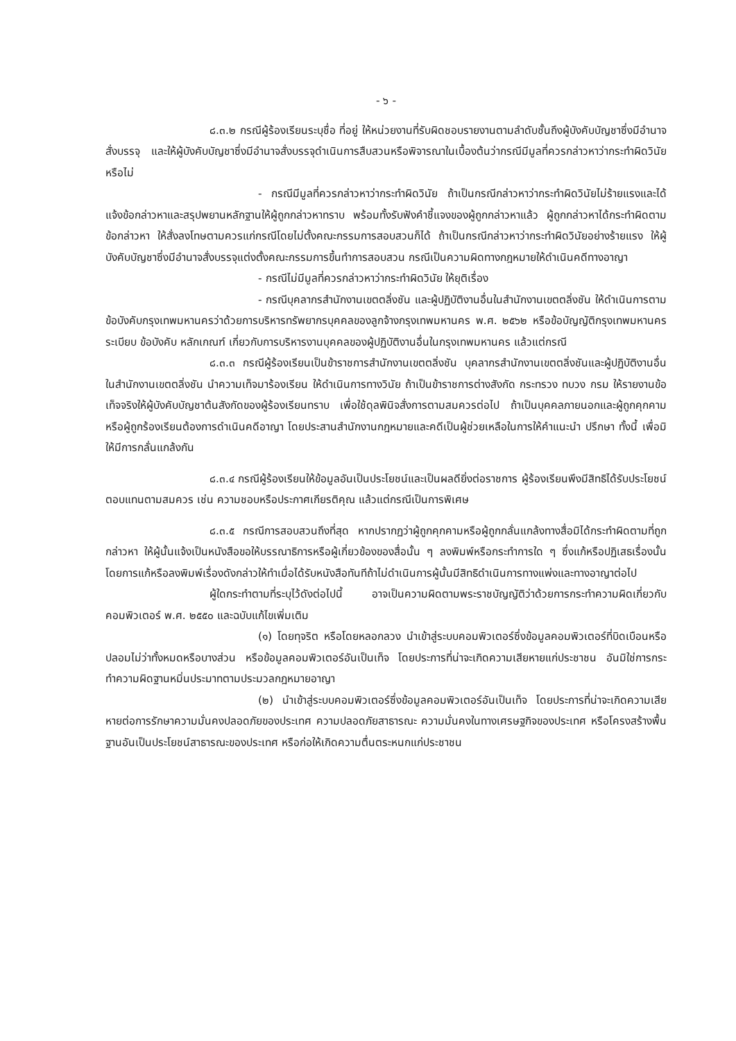- ๖ -
๘.๓.๒ กรณีผู้ร้องเรียนระบุชื่อ ที่อยู่ ให้หน่วยงานที่รับผิดชอบรายงานตามลำดับชั้นถึงผู้บังคับบัญชาซึ่งมีอำนาจสั่งบรรจุ และให้ผู้บังคับบัญชาซึ่งมีอำนาจสั่งบรรจุดำเนินการสืบสวนหรือพิจารณาในเบื้องต้นว่ากรณีมีมูลที่ควรกล่าวหาว่ากระทำผิดวินัยหรือไม่
- กรณีมีมูลที่ควรกล่าวหาว่ากระทำผิดวินัย ถ้าเป็นกรณีกล่าวหาว่ากระทำผิดวินัยไม่ร้ายแรงและได้แจ้งข้อกล่าวหาและสรุปพยานหลักฐานให้ผู้ถูกกล่าวหาทราบ พร้อมทั้งรับฟังคำชี้แจงของผู้ถูกกล่าวหาแล้ว ผู้ถูกกล่าวหาได้กระทำผิดตามข้อกล่าวหา ให้สั่งลงโทษตามควรแก่กรณีโดยไม่ตั้งคณะกรรมการสอบสวนก็ได้ ถ้าเป็นกรณีกล่าวหาว่ากระทำผิดวินัยอย่างร้ายแรง ให้ผู้บังคับบัญชาซึ่งมีอำนาจสั่งบรรจุแต่งตั้งคณะกรรมการขึ้นทำการสอบสวน กรณีเป็นความผิดทางกฎหมายให้ดำเนินคดีทางอาญา
- กรณีไม่มีมูลที่ควรกล่าวหาว่ากระทำผิดวินัย ให้ยุติเรื่อง
- กรณีบุคลากรสำนักงานเขตตลิ่งชัน และผู้ปฏิบัติงานอื่นในสำนักงานเขตตลิ่งชัน ให้ดำเนินการตามข้อบังคับกรุงเทพมหานครว่าด้วยการบริหารทรัพยากรบุคคลของลูกจ้างกรุงเทพมหานคร พ.ศ. ๒๕๖๒ หรือข้อบัญญัติกรุงเทพมหานคร ระเบียบ ข้อบังคับ หลักเกณฑ์ เกี่ยวกับการบริหารงานบุคคลของผู้ปฏิบัติงานอื่นในกรุงเทพมหานคร แล้วแต่กรณี
๘.๓.๓ กรณีผู้ร้องเรียนเป็นข้าราชการสำนักงานเขตตลิ่งชัน บุคลากรสำนักงานเขตตลิ่งชันและผู้ปฏิบัติงานอื่นในสำนักงานเขตตลิ่งชัน นำความเท็จมาร้องเรียน ให้ดำเนินการทางวินัย ถ้าเป็นข้าราชการต่างสังกัด กระทรวง ทบวง กรม ให้รายงานข้อเท็จจริงให้ผู้บังคับบัญชาต้นสังกัดของผู้ร้องเรียนทราบ เพื่อใช้ดุลพินิจสั่งการตามสมควรต่อไป ถ้าเป็นบุคคลภายนอกและผู้ถูกคุกคามหรือผู้ถูกร้องเรียนต้องการดำเนินคดีอาญา โดยประสานสำนักงานกฎหมายและคดีเป็นผู้ช่วยเหลือในการให้คำแนะนำ ปรึกษา ทั้งนี้ เพื่อมิให้มีการกลั่นแกล้งกัน
๘.๓.๔ กรณีผู้ร้องเรียนให้ข้อมูลอันเป็นประโยชน์และเป็นผลดียิ่งต่อราชการ ผู้ร้องเรียนพึงมีสิทธิได้รับประโยชน์ตอบแทนตามสมควร เช่น ความชอบหรือประกาศเกียรติคุณ แล้วแต่กรณีเป็นการพิเศษ
๘.๓.๕ กรณีการสอบสวนถึงที่สุด หากปรากฏว่าผู้ถูกคุกคามหรือผู้ถูกกลั่นแกล้งทางสื่อมิได้กระทำผิดตามที่ถูกกล่าวหา ให้ผู้นั้นแจ้งเป็นหนังสือขอให้บรรณาธิการหรือผู้เกี่ยวข้องของสื่อนั้น ๆ ลงพิมพ์หรือกระทำการใด ๆ ซึ่งแก้หรือปฏิเสธเรื่องนั้น โดยการแก้หรือลงพิมพ์เรื่องดังกล่าวให้ทำเมื่อได้รับหนังสือทันทีถ้าไม่ดำเนินการผู้นั้นมีสิทธิดำเนินการทางแพ่งและทางอาญาต่อไป
ผู้ใดกระทำตามที่ระบุไว้ดังต่อไปนี้ อาจเป็นความผิดตามพระราชบัญญัติว่าด้วยการกระทำความผิดเกี่ยวกับคอมพิวเตอร์ พ.ศ. ๒๕๕๐ และฉบับแก้ไขเพิ่มเติม
(๑) โดยทุจริต หรือโดยหลอกลวง นำเข้าสู่ระบบคอมพิวเตอร์ซึ่งข้อมูลคอมพิวเตอร์ที่บิดเบือนหรือปลอมไม่ว่าทั้งหมดหรือบางส่วน หรือข้อมูลคอมพิวเตอร์อันเป็นเท็จ โดยประการที่น่าจะเกิดความเสียหายแก่ประชาชน อันมิใช่การกระทำความผิดฐานหมิ่นประมาทตามประมวลกฎหมายอาญา
(๒) นำเข้าสู่ระบบคอมพิวเตอร์ซึ่งข้อมูลคอมพิวเตอร์อันเป็นเท็จ โดยประการที่น่าจะเกิดความเสียหายต่อการรักษาความมั่นคงปลอดภัยของประเทศ ความปลอดภัยสาธารณะ ความมั่นคงในทางเศรษฐกิจของประเทศ หรือโครงสร้างพื้นฐานอันเป็นประโยชน์สาธารณะของประเทศ หรือก่อให้เกิดความตื่นตระหนกแก่ประชาชน